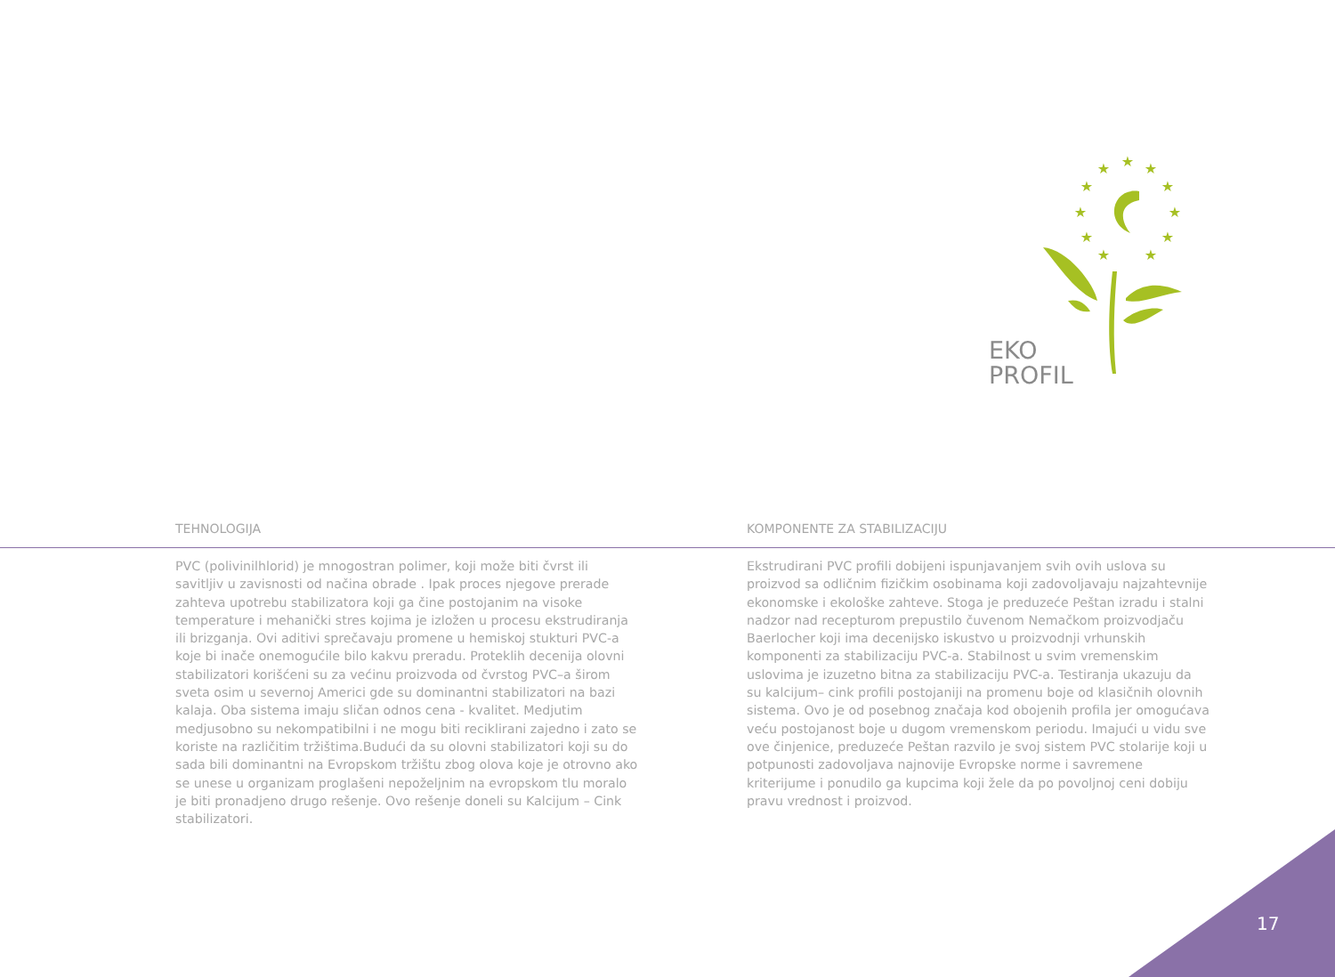★
★
★
★
★
★
★
★
★
★
★
EKO
PROFIL
TEHNOLOGIJA KOMPONENTE ZA STABILIZACIJU
PVC (polivinilhlorid) je mnogostran polimer, koji može biti čvrst ili savitljiv u zavisnosti od načina obrade . Ipak proces njegove prerade zahteva upotrebu stabilizatora koji ga čine postojanim na visoke temperature i mehanički stres kojima je izložen u procesu ekstrudiranja ili brizganja. Ovi aditivi sprečavaju promene u hemiskoj stukturi PVC-a koje bi inače onemogućile bilo kakvu preradu. Proteklih decenija olovni stabilizatori korišćeni su za većinu proizvoda od čvrstog PVC–a širom sveta osim u severnoj Americi gde su dominantni stabilizatori na bazi kalaja. Oba sistema imaju sličan odnos cena - kvalitet. Medjutim medjusobno su nekompatibilni i ne mogu biti reciklirani zajedno i zato se koriste na različitim tržištima.Budući da su olovni stabilizatori koji su do sada bili dominantni na Evropskom tržištu zbog olova koje je otrovno ako se unese u organizam proglašeni nepoželjnim na evropskom tlu moralo je biti pronadjeno drugo rešenje. Ovo rešenje doneli su Kalcijum – Cink stabilizatori.
Ekstrudirani PVC profili dobijeni ispunjavanjem svih ovih uslova su proizvod sa odličnim fizičkim osobinama koji zadovoljavaju najzahtevnije ekonomske i ekološke zahteve. Stoga je preduzeće Peštan izradu i stalni nadzor nad recepturom prepustilo čuvenom Nemačkom proizvodjaču Baerlocher koji ima decenijsko iskustvo u proizvodnji vrhunskih komponenti za stabilizaciju PVC-a. Stabilnost u svim vremenskim uslovima je izuzetno bitna za stabilizaciju PVC-a. Testiranja ukazuju da su kalcijum– cink profili postojaniji na promenu boje od klasičnih olovnih sistema. Ovo je od posebnog značaja kod obojenih profila jer omogućava veću postojanost boje u dugom vremenskom periodu. Imajući u vidu sve ove činjenice, preduzeće Peštan razvilo je svoj sistem PVC stolarije koji u potpunosti zadovoljava najnovije Evropske norme i savremene kriterijume i ponudilo ga kupcima koji žele da po povoljnoj ceni dobiju pravu vrednost i proizvod.
17